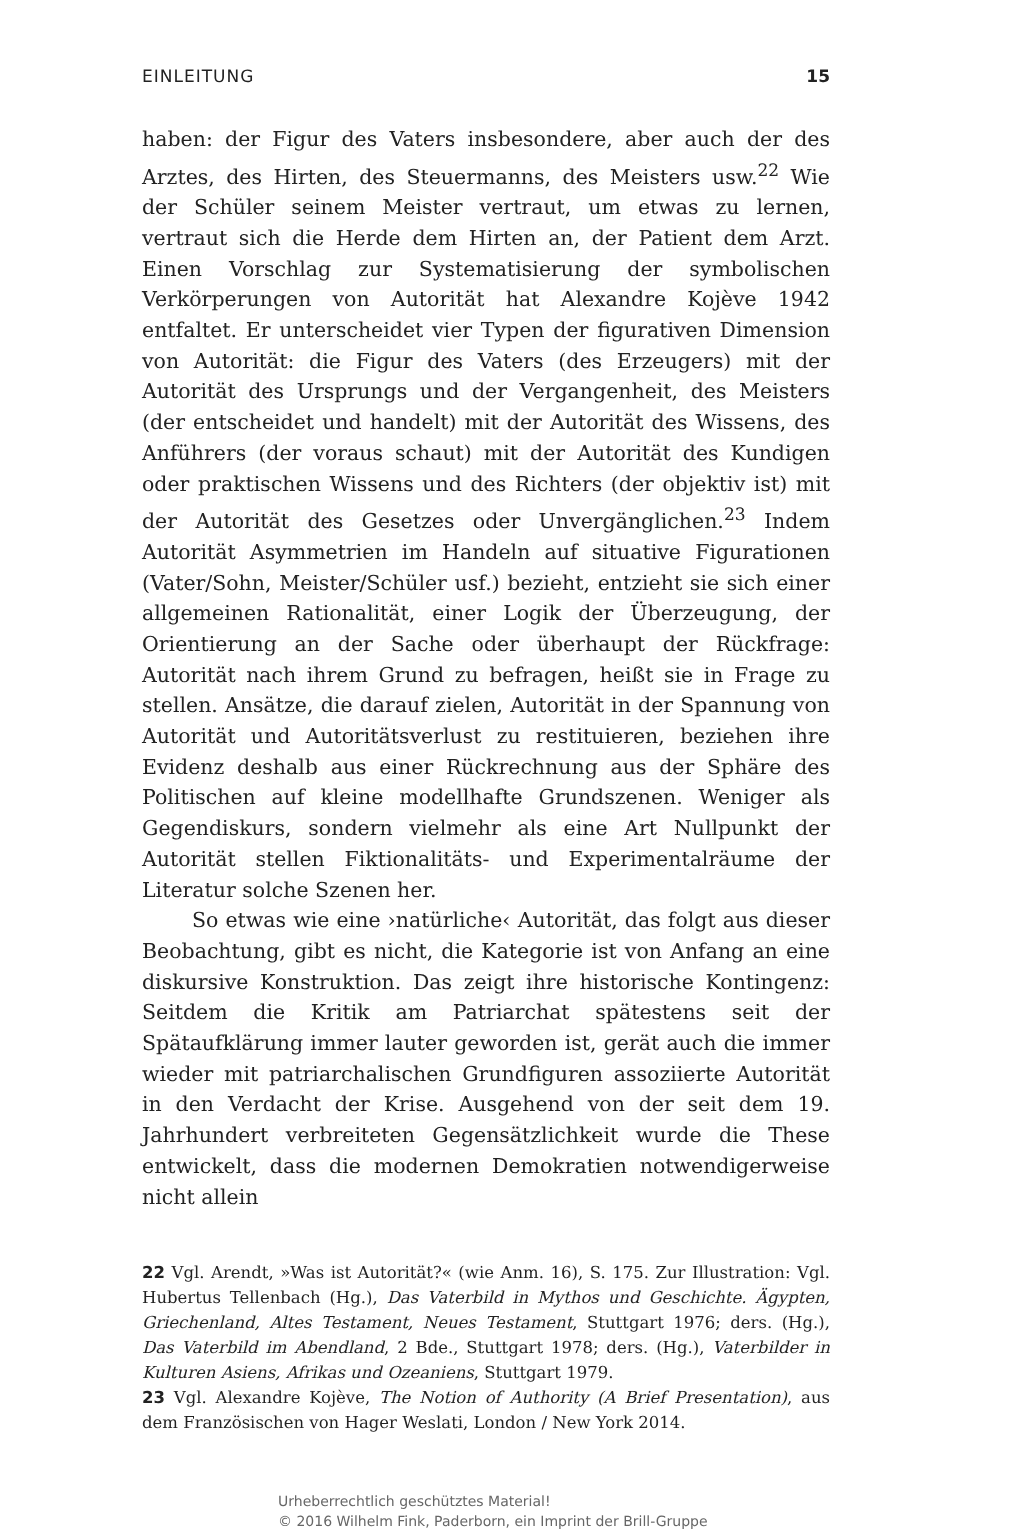EINLEITUNG 15
haben: der Figur des Vaters insbesondere, aber auch der des Arztes, des Hirten, des Steuermanns, des Meisters usw.<sup>22</sup> Wie der Schüler seinem Meister vertraut, um etwas zu lernen, vertraut sich die Herde dem Hirten an, der Patient dem Arzt. Einen Vorschlag zur Systematisierung der symbolischen Verkörperungen von Autorität hat Alexandre Kojève 1942 entfaltet. Er unterscheidet vier Typen der figurativen Dimension von Autorität: die Figur des Vaters (des Erzeugers) mit der Autorität des Ursprungs und der Vergangenheit, des Meisters (der entscheidet und handelt) mit der Autorität des Wissens, des Anführers (der voraus schaut) mit der Autorität des Kundigen oder praktischen Wissens und des Richters (der objektiv ist) mit der Autorität des Gesetzes oder Unvergänglichen.<sup>23</sup> Indem Autorität Asymmetrien im Handeln auf situative Figurationen (Vater/Sohn, Meister/Schüler usf.) bezieht, entzieht sie sich einer allgemeinen Rationalität, einer Logik der Überzeugung, der Orientierung an der Sache oder überhaupt der Rückfrage: Autorität nach ihrem Grund zu befragen, heißt sie in Frage zu stellen. Ansätze, die darauf zielen, Autorität in der Spannung von Autorität und Autoritätsverlust zu restituieren, beziehen ihre Evidenz deshalb aus einer Rückrechnung aus der Sphäre des Politischen auf kleine modellhafte Grundszenen. Weniger als Gegendiskurs, sondern vielmehr als eine Art Nullpunkt der Autorität stellen Fiktionalitäts- und Experimentalräume der Literatur solche Szenen her.
So etwas wie eine ›natürliche‹ Autorität, das folgt aus dieser Beobachtung, gibt es nicht, die Kategorie ist von Anfang an eine diskursive Konstruktion. Das zeigt ihre historische Kontingenz: Seitdem die Kritik am Patriarchat spätestens seit der Spätaufklärung immer lauter geworden ist, gerät auch die immer wieder mit patriarchalischen Grundfiguren assoziierte Autorität in den Verdacht der Krise. Ausgehend von der seit dem 19. Jahrhundert verbreiteten Gegensätzlichkeit wurde die These entwickelt, dass die modernen Demokratien notwendigerweise nicht allein
22 Vgl. Arendt, »Was ist Autorität?« (wie Anm. 16), S. 175. Zur Illustration: Vgl. Hubertus Tellenbach (Hg.), Das Vaterbild in Mythos und Geschichte. Ägypten, Griechenland, Altes Testament, Neues Testament, Stuttgart 1976; ders. (Hg.), Das Vaterbild im Abendland, 2 Bde., Stuttgart 1978; ders. (Hg.), Vaterbilder in Kulturen Asiens, Afrikas und Ozeaniens, Stuttgart 1979.
23 Vgl. Alexandre Kojève, The Notion of Authority (A Brief Presentation), aus dem Französischen von Hager Weslati, London / New York 2014.
Urheberrechtlich geschütztes Material!
© 2016 Wilhelm Fink, Paderborn, ein Imprint der Brill-Gruppe